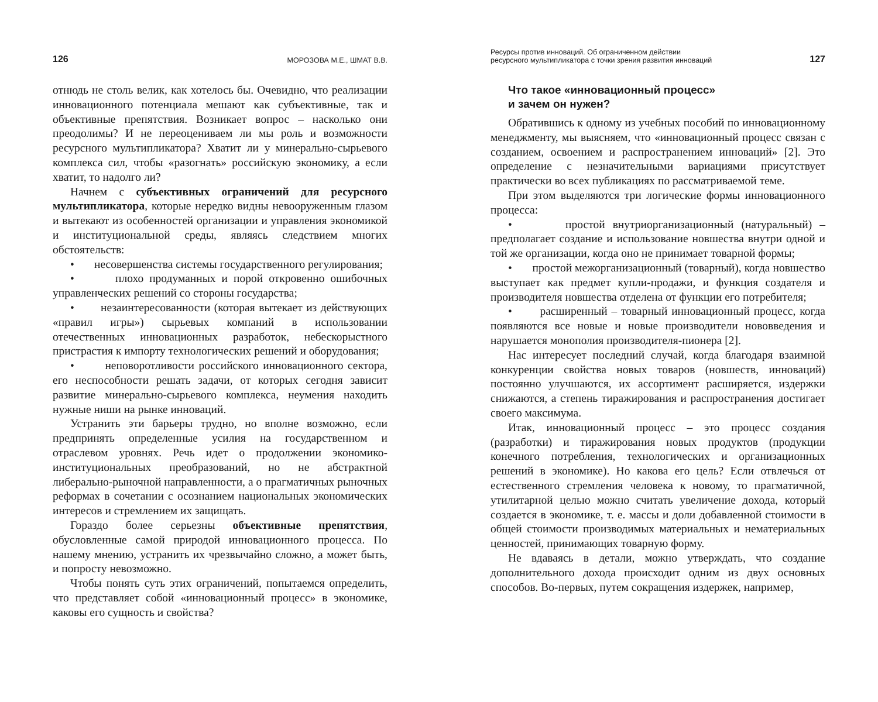126 МОРОЗОВА М.Е., ШМАТ В.В.
отнюдь не столь велик, как хотелось бы. Очевидно, что реализации инновационного потенциала мешают как субъективные, так и объективные препятствия. Возникает вопрос – насколько они преодолимы? И не переоцениваем ли мы роль и возможности ресурсного мультипликатора? Хватит ли у минерально-сырьевого комплекса сил, чтобы «разогнать» российскую экономику, а если хватит, то надолго ли?
Начнем с субъективных ограничений для ресурсного мультипликатора, которые нередко видны невооруженным глазом и вытекают из особенностей организации и управления экономикой и институциональной среды, являясь следствием многих обстоятельств:
• несовершенства системы государственного регулирования;
• плохо продуманных и порой откровенно ошибочных управленческих решений со стороны государства;
• незаинтересованности (которая вытекает из действующих «правил игры») сырьевых компаний в использовании отечественных инновационных разработок, небескорыстного пристрастия к импорту технологических решений и оборудования;
• неповоротливости российского инновационного сектора, его неспособности решать задачи, от которых сегодня зависит развитие минерально-сырьевого комплекса, неумения находить нужные ниши на рынке инноваций.
Устранить эти барьеры трудно, но вполне возможно, если предпринять определенные усилия на государственном и отраслевом уровнях. Речь идет о продолжении экономико-институциональных преобразований, но не абстрактной либерально-рыночной направленности, а о прагматичных рыночных реформах в сочетании с осознанием национальных экономических интересов и стремлением их защищать.
Гораздо более серьезны объективные препятствия, обусловленные самой природой инновационного процесса. По нашему мнению, устранить их чрезвычайно сложно, а может быть, и попросту невозможно.
Чтобы понять суть этих ограничений, попытаемся определить, что представляет собой «инновационный процесс» в экономике, каковы его сущность и свойства?
Ресурсы против инноваций. Об ограниченном действии
ресурсного мультипликатора с точки зрения развития инноваций 127
Что такое «инновационный процесс»
и зачем он нужен?
Обратившись к одному из учебных пособий по инновационному менеджменту, мы выясняем, что «инновационный процесс связан с созданием, освоением и распространением инноваций» [2]. Это определение с незначительными вариациями присутствует практически во всех публикациях по рассматриваемой теме.
При этом выделяются три логические формы инновационного процесса:
• простой внутриорганизационный (натуральный) – предполагает создание и использование новшества внутри одной и той же организации, когда оно не принимает товарной формы;
• простой межорганизационный (товарный), когда новшество выступает как предмет купли-продажи, и функция создателя и производителя новшества отделена от функции его потребителя;
• расширенный – товарный инновационный процесс, когда появляются все новые и новые производители нововведения и нарушается монополия производителя-пионера [2].
Нас интересует последний случай, когда благодаря взаимной конкуренции свойства новых товаров (новшеств, инноваций) постоянно улучшаются, их ассортимент расширяется, издержки снижаются, а степень тиражирования и распространения достигает своего максимума.
Итак, инновационный процесс – это процесс создания (разработки) и тиражирования новых продуктов (продукции конечного потребления, технологических и организационных решений в экономике). Но какова его цель? Если отвлечься от естественного стремления человека к новому, то прагматичной, утилитарной целью можно считать увеличение дохода, который создается в экономике, т. е. массы и доли добавленной стоимости в общей стоимости производимых материальных и нематериальных ценностей, принимающих товарную форму.
Не вдаваясь в детали, можно утверждать, что создание дополнительного дохода происходит одним из двух основных способов. Во-первых, путем сокращения издержек, например,